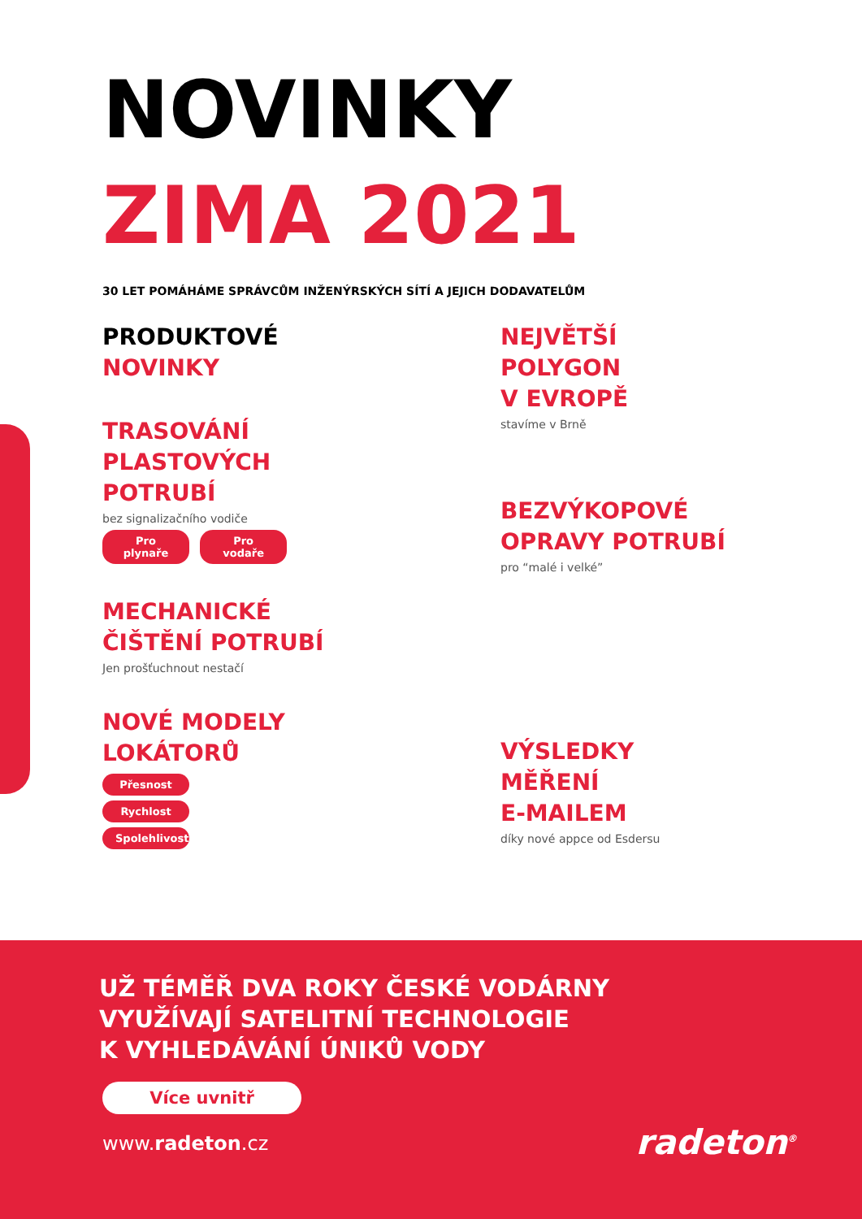NOVINKY
ZIMA 2021
30 LET POMÁHÁME SPRÁVCŮM INŽENÝRSKÝCH SÍTÍ A JEJICH DODAVATELŮM
PRODUKTOVÉ
NOVINKY
TRASOVÁNÍ
PLASTOVÝCH
POTRUBÍ
bez signalizačního vodiče
Pro plynaře Pro vodaře
MECHANICKÉ
ČIŠTĚNÍ POTRUBÍ
Jen prošťuchnout nestačí
NOVÉ MODELY
LOKÁTORŮ
Přesnost
Rychlost
Spolehlivost
NEJVĚTŠÍ
POLYGON
V EVROPĚ
stavíme v Brně
BEZVÝKOPOVÉ
OPRAVY POTRUBÍ
pro “malé i velké”
VÝSLEDKY
MĚŘENÍ
E-MAILEM
díky nové appce od Esdersu
UŽ TÉMĚŘ DVA ROKY ČESKÉ VODÁRNY
VYUŽÍVAJÍ SATELITNÍ TECHNOLOGIE
K VYHLEDÁVÁNÍ ÚNIKŮ VODY
Více uvnitř
www.radeton.cz
radeton<sup>®</sup>